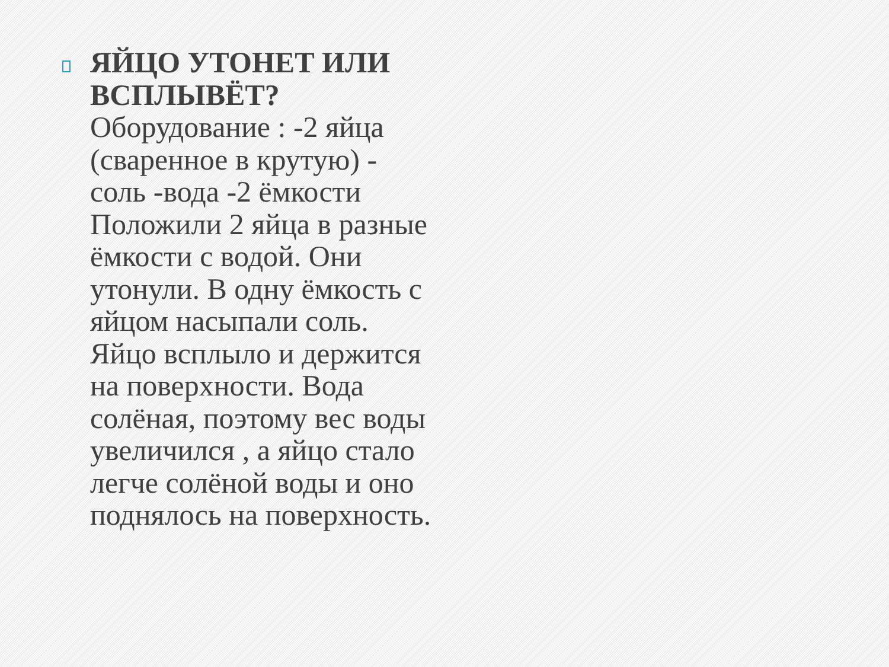ЯЙЦО УТОНЕТ ИЛИ ВСПЛЫВЁТ?
Оборудование : -2 яйца (сваренное в крутую) - соль -вода -2 ёмкости Положили 2 яйца в разные ёмкости с водой. Они утонули. В одну ёмкость с яйцом насыпали соль. Яйцо всплыло и держится на поверхности. Вода солёная, поэтому вес воды увеличился , а яйцо стало легче солёной воды и оно поднялось на поверхность.